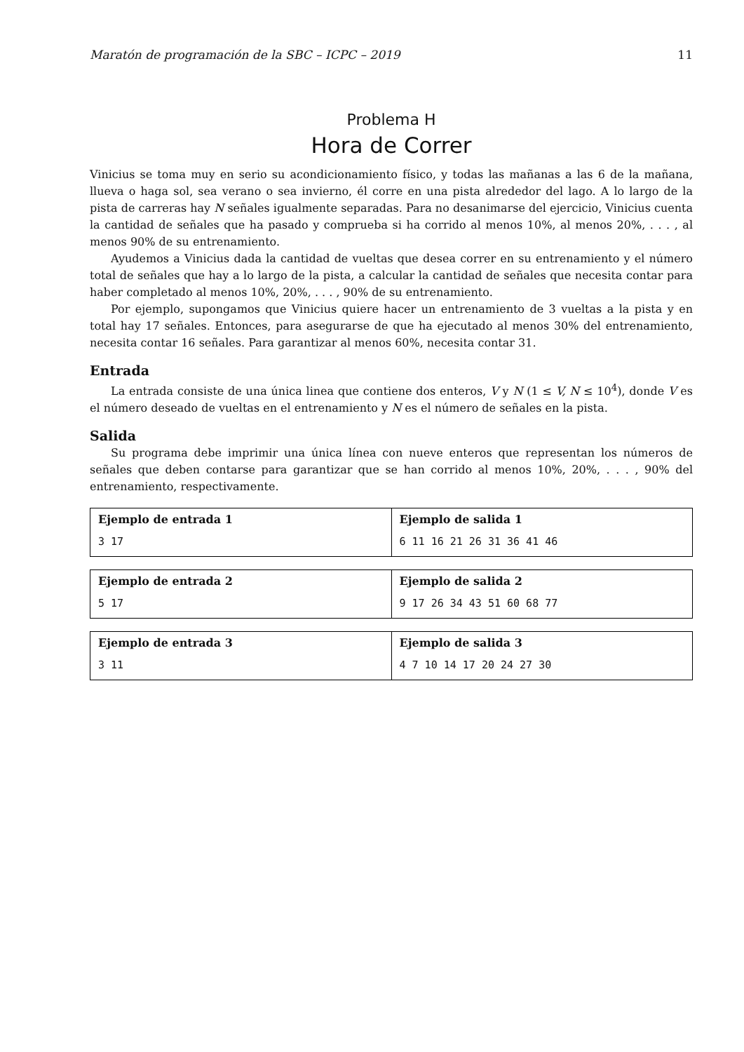Maratón de programación de la SBC – ICPC – 2019 11
Problema H
Hora de Correr
Vinicius se toma muy en serio su acondicionamiento físico, y todas las mañanas a las 6 de la mañana, llueva o haga sol, sea verano o sea invierno, él corre en una pista alrededor del lago. A lo largo de la pista de carreras hay N señales igualmente separadas. Para no desanimarse del ejercicio, Vinicius cuenta la cantidad de señales que ha pasado y comprueba si ha corrido al menos 10%, al menos 20%, . . . , al menos 90% de su entrenamiento.
Ayudemos a Vinicius dada la cantidad de vueltas que desea correr en su entrenamiento y el número total de señales que hay a lo largo de la pista, a calcular la cantidad de señales que necesita contar para haber completado al menos 10%, 20%, . . . , 90% de su entrenamiento.
Por ejemplo, supongamos que Vinicius quiere hacer un entrenamiento de 3 vueltas a la pista y en total hay 17 señales. Entonces, para asegurarse de que ha ejecutado al menos 30% del entrenamiento, necesita contar 16 señales. Para garantizar al menos 60%, necesita contar 31.
Entrada
La entrada consiste de una única linea que contiene dos enteros, V y N (1 ≤ V, N ≤ 10<sup>4</sup>), donde V es el número deseado de vueltas en el entrenamiento y N es el número de señales en la pista.
Salida
Su programa debe imprimir una única línea con nueve enteros que representan los números de señales que deben contarse para garantizar que se han corrido al menos 10%, 20%, . . . , 90% del entrenamiento, respectivamente.
| Ejemplo de entrada 1 3 17 | Ejemplo de salida 1 6 11 16 21 26 31 36 41 46 |
| Ejemplo de entrada 2 5 17 | Ejemplo de salida 2 9 17 26 34 43 51 60 68 77 |
| Ejemplo de entrada 3 3 11 | Ejemplo de salida 3 4 7 10 14 17 20 24 27 30 |